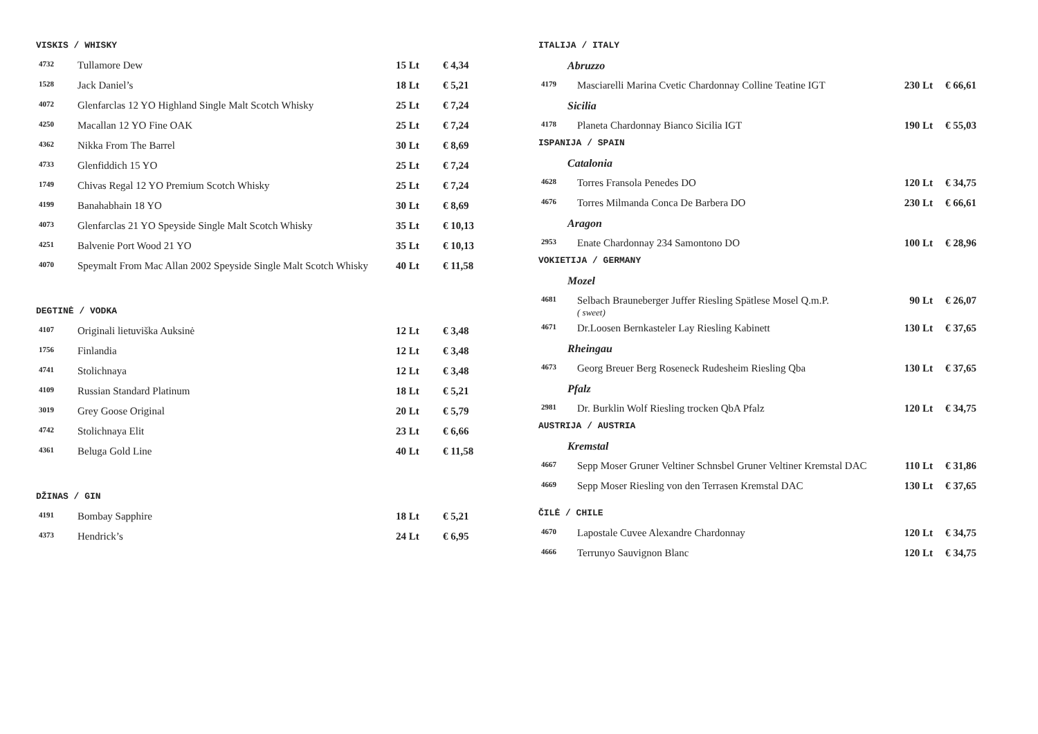VISKIS / WHISKY
| 4732 | Tullamore Dew | 15 Lt | € 4,34 |
| 1528 | Jack Daniel’s | 18 Lt | € 5,21 |
| 4072 | Glenfarclas 12 YO Highland Single Malt Scotch Whisky | 25 Lt | € 7,24 |
| 4250 | Macallan 12 YO Fine OAK | 25 Lt | € 7,24 |
| 4362 | Nikka From The Barrel | 30 Lt | € 8,69 |
| 4733 | Glenfiddich 15 YO | 25 Lt | € 7,24 |
| 1749 | Chivas Regal 12 YO Premium Scotch Whisky | 25 Lt | € 7,24 |
| 4199 | Banahabhain 18 YO | 30 Lt | € 8,69 |
| 4073 | Glenfarclas 21 YO Speyside Single Malt Scotch Whisky | 35 Lt | € 10,13 |
| 4251 | Balvenie Port Wood 21 YO | 35 Lt | € 10,13 |
| 4070 | Speymalt From Mac Allan 2002 Speyside Single Malt Scotch Whisky | 40 Lt | € 11,58 |
DEGTINĖ / VODKA
| 4107 | Originali lietuviška Auksinė | 12 Lt | € 3,48 |
| 1756 | Finlandia | 12 Lt | € 3,48 |
| 4741 | Stolichnaya | 12 Lt | € 3,48 |
| 4109 | Russian Standard Platinum | 18 Lt | € 5,21 |
| 3019 | Grey Goose Original | 20 Lt | € 5,79 |
| 4742 | Stolichnaya Elit | 23 Lt | € 6,66 |
| 4361 | Beluga Gold Line | 40 Lt | € 11,58 |
DŽINAS / GIN
| 4191 | Bombay Sapphire | 18 Lt | € 5,21 |
| 4373 | Hendrick’s | 24 Lt | € 6,95 |
ITALIJA / ITALY
| Abruzzo | | | |
| 4179 | Masciarelli Marina Cvetic Chardonnay Colline Teatine IGT | 230 Lt | € 66,61 |
| Sicilia | | | |
| 4178 | Planeta Chardonnay Bianco Sicilia IGT | 190 Lt | € 55,03 |
ISPANIJA / SPAIN
| Catalonia | | | |
| 4628 | Torres Fransola Penedes DO | 120 Lt | € 34,75 |
| 4676 | Torres Milmanda Conca De Barbera DO | 230 Lt | € 66,61 |
| Aragon | | | |
| 2953 | Enate Chardonnay 234 Samontono DO | 100 Lt | € 28,96 |
VOKIETIJA / GERMANY
| Mozel | | | |
| 4681 | Selbach Brauneberger Juffer Riesling Spätlese Mosel Q.m.P. ( sweet) | 90 Lt | € 26,07 |
| 4671 | Dr.Loosen Bernkasteler Lay Riesling Kabinett | 130 Lt | € 37,65 |
| Rheingau | | | |
| 4673 | Georg Breuer Berg Roseneck Rudesheim Riesling Qba | 130 Lt | € 37,65 |
| Pfalz | | | |
| 2981 | Dr. Burklin Wolf Riesling trocken QbA Pfalz | 120 Lt | € 34,75 |
AUSTRIJA / AUSTRIA
| Kremstal | | | |
| 4667 | Sepp Moser Gruner Veltiner Schnsbel Gruner Veltiner Kremstal DAC | 110 Lt | € 31,86 |
| 4669 | Sepp Moser Riesling von den Terrasen Kremstal DAC | 130 Lt | € 37,65 |
ČILĖ / CHILE
| 4670 | Lapostale Cuvee Alexandre Chardonnay | 120 Lt | € 34,75 |
| 4666 | Terrunyo Sauvignon Blanc | 120 Lt | € 34,75 |